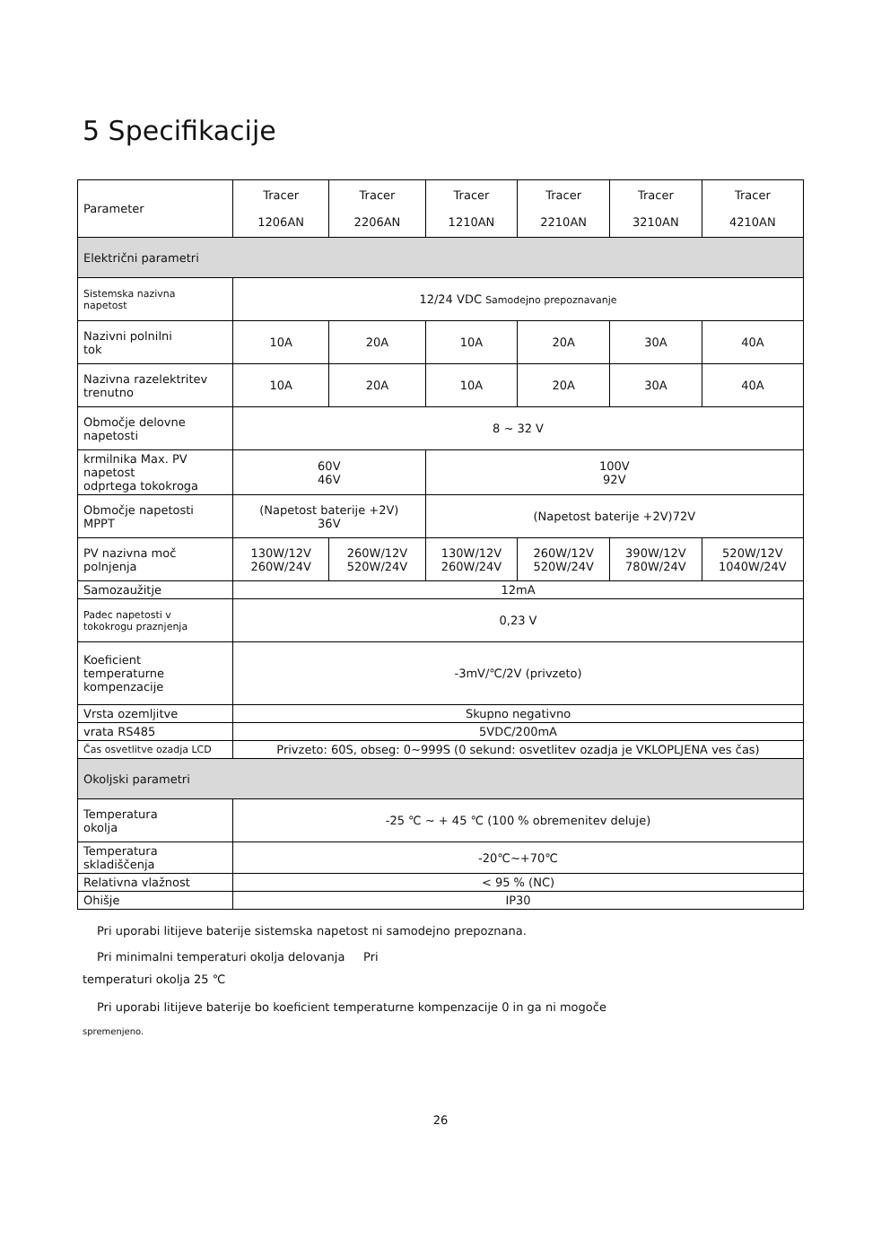5 Specifikacije
| Parameter | Tracer 1206AN | Tracer 2206AN | Tracer 1210AN | Tracer 2210AN | Tracer 3210AN | Tracer 4210AN |
| --- | --- | --- | --- | --- | --- | --- |
| Električni parametri | | | | | | |
| Sistemska nazivna napetost | 12/24 VDC Samodejno prepoznavanje | | | | | |
| Nazivni polnilni tok | 10A | 20A | 10A | 20A | 30A | 40A |
| Nazivna razelektritev trenutno | 10A | 20A | 10A | 20A | 30A | 40A |
| Območje delovne napetosti | 8 ~ 32 V | | | | | |
| krmilnika Max. PV napetost odprtega tokokroga | 60V 46V | | 100V 92V | | | |
| Območje napetosti MPPT | (Napetost baterije +2V) 36V | | (Napetost baterije +2V)72V | | | |
| PV nazivna moč polnjenja | 130W/12V 260W/24V | 260W/12V 520W/24V | 130W/12V 260W/24V | 260W/12V 520W/24V | 390W/12V 780W/24V | 520W/12V 1040W/24V |
| Samozaužitje | 12mA | | | | | |
| Padec napetosti v tokokrogu praznjenja | 0,23 V | | | | | |
| Koeficient temperaturne kompenzacije | -3mV/℃/2V (privzeto) | | | | | |
| Vrsta ozemljitve | Skupno negativno | | | | | |
| vrata RS485 | 5VDC/200mA | | | | | |
| Čas osvetlitve ozadja LCD | Privzeto: 60S, obseg: 0~999S (0 sekund: osvetlitev ozadja je VKLOPLJENA ves čas) | | | | | |
| Okoljski parametri | | | | | | |
| Temperatura okolja | -25 ℃ ~ + 45 ℃ (100 % obremenitev deluje) | | | | | |
| Temperatura skladiščenja | -20℃~+70℃ | | | | | |
| Relativna vlažnost | < 95 % (NC) | | | | | |
| Ohišje | IP30 | | | | | |
Pri uporabi litijeve baterije sistemska napetost ni samodejno prepoznana.
Pri minimalni temperaturi okolja delovanja Pri
temperaturi okolja 25 ℃
Pri uporabi litijeve baterije bo koeficient temperaturne kompenzacije 0 in ga ni mogoče
spremenjeno.
26